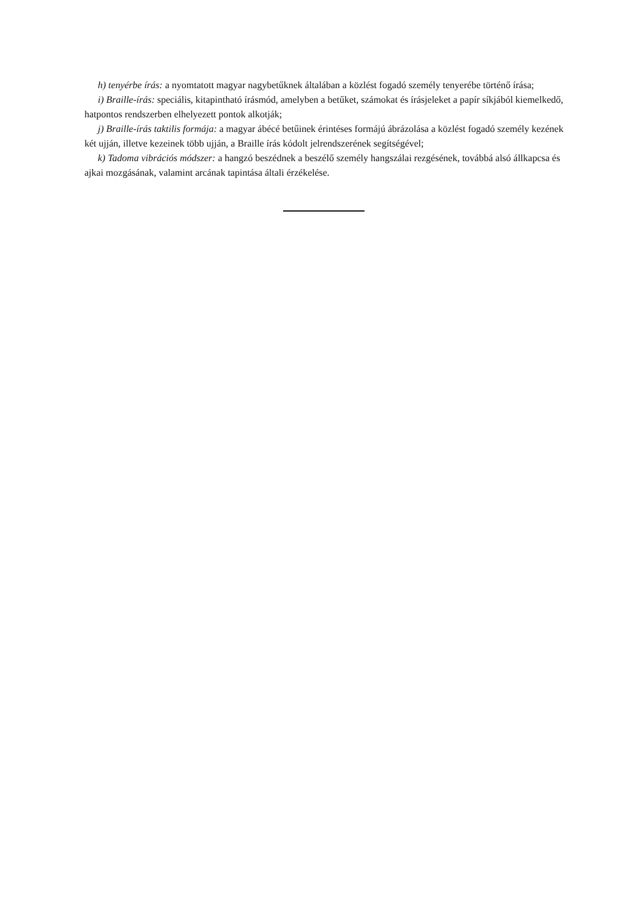h) tenyérbe írás: a nyomtatott magyar nagybetűknek általában a közlést fogadó személy tenyerébe történő írása;
i) Braille-írás: speciális, kitapintható írásmód, amelyben a betűket, számokat és írásjeleket a papír síkjából kiemelkedő, hatpontos rendszerben elhelyezett pontok alkotják;
j) Braille-írás taktilis formája: a magyar ábécé betűinek érintéses formájú ábrázolása a közlést fogadó személy kezének két ujján, illetve kezeinek több ujján, a Braille írás kódolt jelrendszerének segítségével;
k) Tadoma vibrációs módszer: a hangzó beszédnek a beszélő személy hangszálai rezgésének, továbbá alsó állkapcsa és ajkai mozgásának, valamint arcának tapintása általi érzékelése.